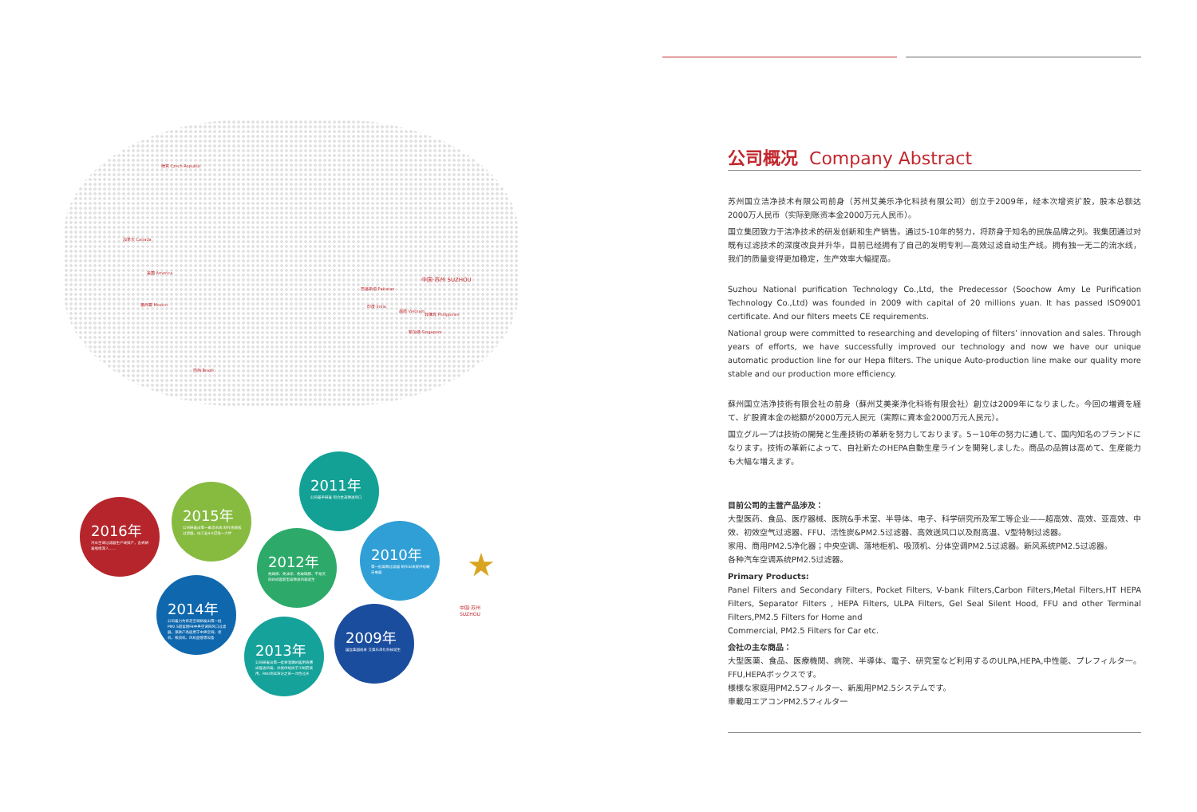捷克 Czech Republic
加拿大 Canada
美国 America
墨西哥 Mexico
巴西 Brazil
巴基斯坦 Pakistan
印度 India
中国·苏州 SUZHOU
越南 Vietnam
菲律宾 Philippines
新加坡 Singapore
2016年
汽车空调过滤器生产线投产，各式研发继续深入......
2015年
公司研发出第一条流水线 制作无隔板过滤器，向工业4.0迈进一大步
2011年
公司着手研发 铝合金高效送风口
2012年
免焊接、免油漆、免玻璃胶、不易变形的成套新型高效送风箱诞生
2010年
第一批高效过滤器 制作出来提供给朝日电器
2014年
公司着力为东芝空调研发出第一批PM2.5超低阻F8中央空调回风口过滤器，该款产品适用于中央空调、柜机、吸顶机、风机盘管等设备
2013年
公司研发出第一批零泄漏的医用液槽成套送风箱，并提供给扬子江制药使用，PAO测试百分之百一次性过关
2009年
国立集团前身 艾美乐净化科技诞生
★
中国·苏州
SUZHOU
公司概况 Company Abstract
苏州国立洁净技术有限公司前身（苏州艾美乐净化科技有限公司）创立于2009年，经本次增资扩股，股本总额达2000万人民币（实际到账资本金2000万元人民币）。
国立集团致力于洁净技术的研发创新和生产销售。通过5-10年的努力，将跻身于知名的民族品牌之列。我集团通过对既有过滤技术的深度改良并升华，目前已经拥有了自己的发明专利—高效过滤自动生产线。拥有独一无二的流水线，我们的质量变得更加稳定，生产效率大幅提高。
Suzhou National purification Technology Co.,Ltd, the Predecessor (Soochow Amy Le Purification Technology Co.,Ltd) was founded in 2009 with capital of 20 millions yuan. It has passed ISO9001 certificate. And our filters meets CE requirements.
National group were committed to researching and developing of filters’ innovation and sales. Through years of efforts, we have successfully improved our technology and now we have our unique automatic production line for our Hepa filters. The unique Auto-production line make our quality more stable and our production more efficiency.
蘇州国立洁浄技術有限会社の前身（蘇州艾美楽浄化科術有限会社）創立は2009年になりました。今回の増資を経て、扩股資本金の総額が2000万元人民元（実際に資本金2000万元人民元）。
国立グル一プは技術の開発と生產技術の革新を努力しております。5－10年の努力に通して、国内知名のブランドになります。技術の革新によって、自社新たのHEPA自動生産ラインを開発しました。商品の品質は高めて、生産能力も大幅な増えます。
目前公司的主营产品涉及：
大型医药、食品、医疗器械、医院&手术室、半导体、电子、科学研究所及军工等企业——超高效、高效、亚高效、中效、初效空气过滤器、FFU、活性炭&PM2.5过滤器、高效送风口以及耐高温、V型特制过滤器。
家用、商用PM2.5净化器；中央空调、落地柜机、吸顶机、分体空调PM2.5过滤器。新风系统PM2.5过滤器。
各种汽车空调系统PM2.5过滤器。
Primary Products:
Panel Filters and Secondary Filters, Pocket Filters, V-bank Filters,Carbon Filters,Metal Filters,HT HEPA Filters, Separator Filters , HEPA Filters, ULPA Filters, Gel Seal Silent Hood, FFU and other Terminal Filters,PM2.5 Filters for Home and
Commercial, PM2.5 Filters for Car etc.
会社の主な商品：
大型医薬、食品、医療機関、病院、半導体、電子、研究室など利用するのULPA,HEPA,中性能、プレフィルタ一。FFU,HEPAボックスです。
様様な家庭用PM2.5フィルタ一、新風用PM2.5システムです。
車載用エアコンPM2.5フィルタ一